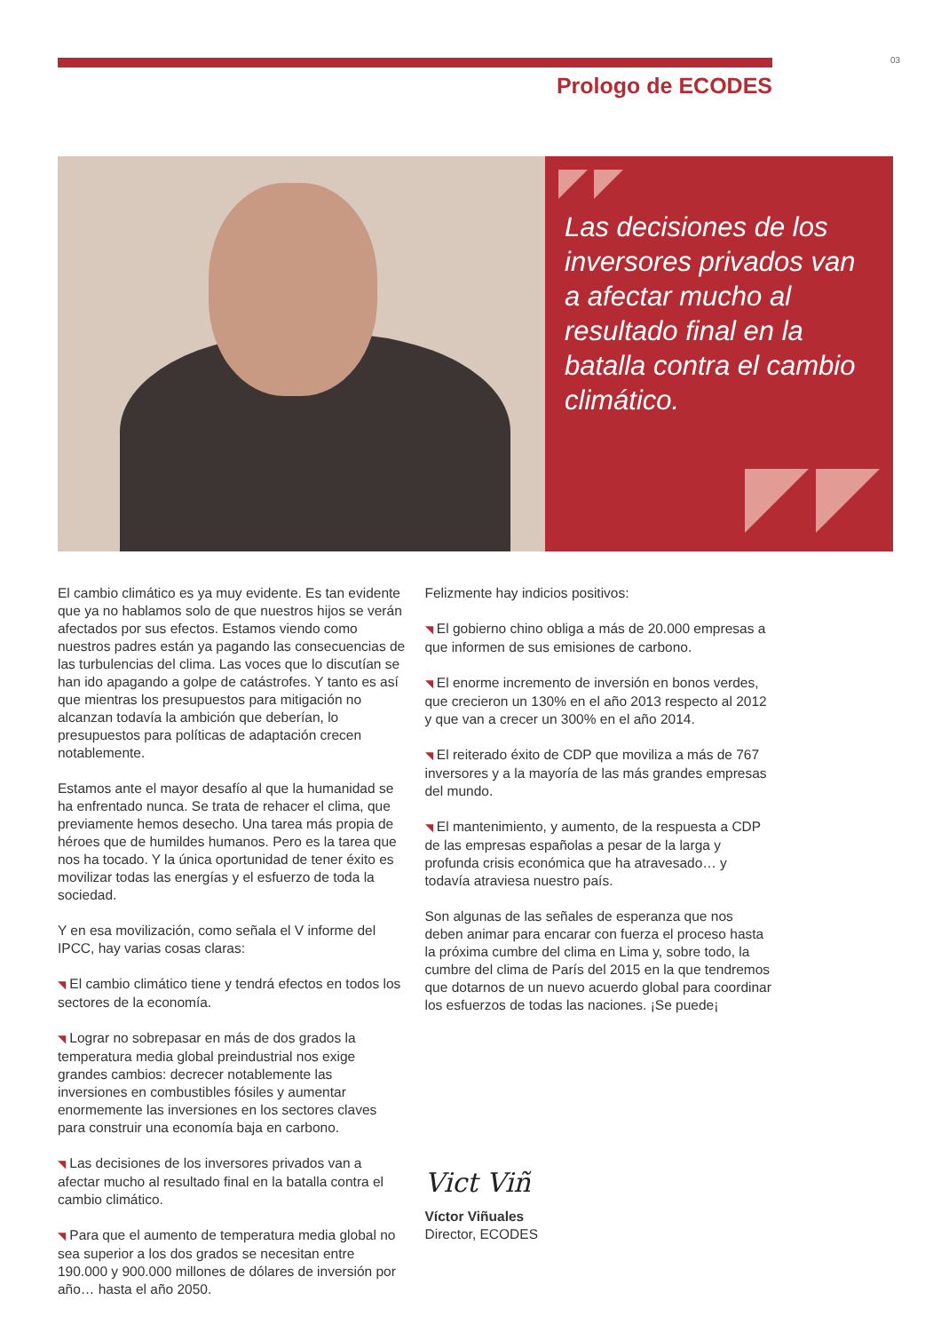03
Prologo de ECODES
Las decisiones de los inversores privados van a afectar mucho al resultado final en la batalla contra el cambio climático.
El cambio climático es ya muy evidente. Es tan evidente que ya no hablamos solo de que nuestros hijos se verán afectados por sus efectos. Estamos viendo como nuestros padres están ya pagando las consecuencias de las turbulencias del clima. Las voces que lo discutían se han ido apagando a golpe de catástrofes. Y tanto es así que mientras los presupuestos para mitigación no alcanzan todavía la ambición que deberían, lo presupuestos para políticas de adaptación crecen notablemente.
Estamos ante el mayor desafío al que la humanidad se ha enfrentado nunca. Se trata de rehacer el clima, que previamente hemos desecho. Una tarea más propia de héroes que de humildes humanos. Pero es la tarea que nos ha tocado. Y la única oportunidad de tener éxito es movilizar todas las energías y el esfuerzo de toda la sociedad.
Y en esa movilización, como señala el V informe del IPCC, hay varias cosas claras:
◥ El cambio climático tiene y tendrá efectos en todos los sectores de la economía.
◥ Lograr no sobrepasar en más de dos grados la temperatura media global preindustrial nos exige grandes cambios: decrecer notablemente las inversiones en combustibles fósiles y aumentar enormemente las inversiones en los sectores claves para construir una economía baja en carbono.
◥ Las decisiones de los inversores privados van a afectar mucho al resultado final en la batalla contra el cambio climático.
◥ Para que el aumento de temperatura media global no sea superior a los dos grados se necesitan entre 190.000 y 900.000 millones de dólares de inversión por año… hasta el año 2050.
Felizmente hay indicios positivos:
◥ El gobierno chino obliga a más de 20.000 empresas a que informen de sus emisiones de carbono.
◥ El enorme incremento de inversión en bonos verdes, que crecieron un 130% en el año 2013 respecto al 2012 y que van a crecer un 300% en el año 2014.
◥ El reiterado éxito de CDP que moviliza a más de 767 inversores y a la mayoría de las más grandes empresas del mundo.
◥ El mantenimiento, y aumento, de la respuesta a CDP de las empresas españolas a pesar de la larga y profunda crisis económica que ha atravesado… y todavía atraviesa nuestro país.
Son algunas de las señales de esperanza que nos deben animar para encarar con fuerza el proceso hasta la próxima cumbre del clima en Lima y, sobre todo, la cumbre del clima de París del 2015 en la que tendremos que dotarnos de un nuevo acuerdo global para coordinar los esfuerzos de todas las naciones. ¡Se puede¡
Vict Viñ
Víctor Viñuales
Director, ECODES